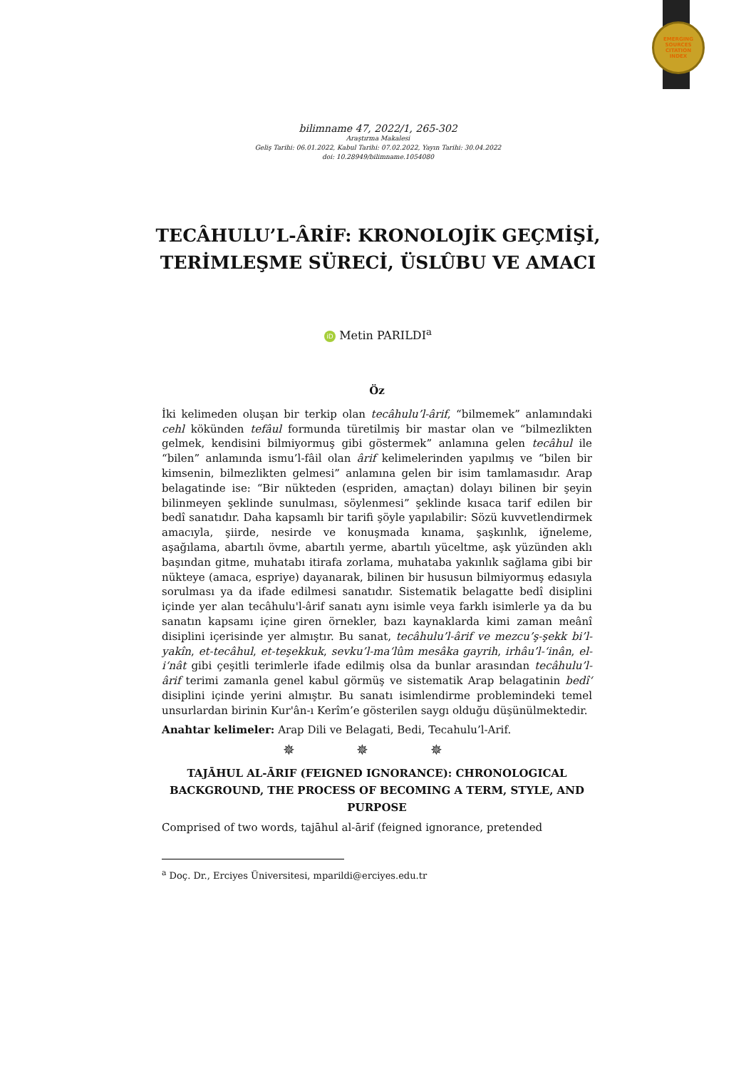EMERGING
SOURCES
CITATION
INDEX
bilimname 47, 2022/1, 265-302
Araştırma Makalesi
Geliş Tarihi: 06.01.2022, Kabul Tarihi: 07.02.2022, Yayın Tarihi: 30.04.2022
doi: 10.28949/bilimname.1054080
TECÂHULU’L-ÂRİF: KRONOLOJİK GEÇMİŞİ, TERİMLEŞME SÜRECİ, ÜSLÛBU VE AMACI
iD Metin PARILDI<sup>a</sup>
Öz
İki kelimeden oluşan bir terkip olan tecâhulu’l-ârif, “bilmemek” anlamındaki cehl kökünden tefâul formunda türetilmiş bir mastar olan ve “bilmezlikten gelmek, kendisini bilmiyormuş gibi göstermek” anlamına gelen tecâhul ile “bilen” anlamında ismu’l-fâil olan ârif kelimelerinden yapılmış ve “bilen bir kimsenin, bilmezlikten gelmesi” anlamına gelen bir isim tamlamasıdır. Arap belagatinde ise: “Bir nükteden (espriden, amaçtan) dolayı bilinen bir şeyin bilinmeyen şeklinde sunulması, söylenmesi” şeklinde kısaca tarif edilen bir bedî sanatıdır. Daha kapsamlı bir tarifi şöyle yapılabilir: Sözü kuvvetlendirmek amacıyla, şiirde, nesirde ve konuşmada kınama, şaşkınlık, iğneleme, aşağılama, abartılı övme, abartılı yerme, abartılı yüceltme, aşk yüzünden aklı başından gitme, muhatabı itirafa zorlama, muhataba yakınlık sağlama gibi bir nükteye (amaca, espriye) dayanarak, bilinen bir hususun bilmiyormuş edasıyla sorulması ya da ifade edilmesi sanatıdır. Sistematik belagatte bedî disiplini içinde yer alan tecâhulu'l-ârif sanatı aynı isimle veya farklı isimlerle ya da bu sanatın kapsamı içine giren örnekler, bazı kaynaklarda kimi zaman meânî disiplini içerisinde yer almıştır. Bu sanat, tecâhulu’l-ârif ve mezcu’ş-şekk bi’l-yakîn, et-tecâhul, et-teşekkuk, sevku’l-ma‘lûm mesâka gayrih, irhâu’l-‘inân, el-i‘nât gibi çeşitli terimlerle ifade edilmiş olsa da bunlar arasından tecâhulu’l-ârif terimi zamanla genel kabul görmüş ve sistematik Arap belagatinin bedî‘ disiplini içinde yerini almıştır. Bu sanatı isimlendirme problemindeki temel unsurlardan birinin Kur'ân-ı Kerîm’e gösterilen saygı olduğu düşünülmektedir.
Anahtar kelimeler: Arap Dili ve Belagati, Bedi, Tecahulu’l-Arif.
✵ ✵ ✵
TAJĀHUL AL-ĀRIF (FEIGNED IGNORANCE): CHRONOLOGICAL BACKGROUND, THE PROCESS OF BECOMING A TERM, STYLE, AND PURPOSE
Comprised of two words, tajāhul al-ārif (feigned ignorance, pretended
<sup>a</sup> Doç. Dr., Erciyes Üniversitesi, mparildi@erciyes.edu.tr